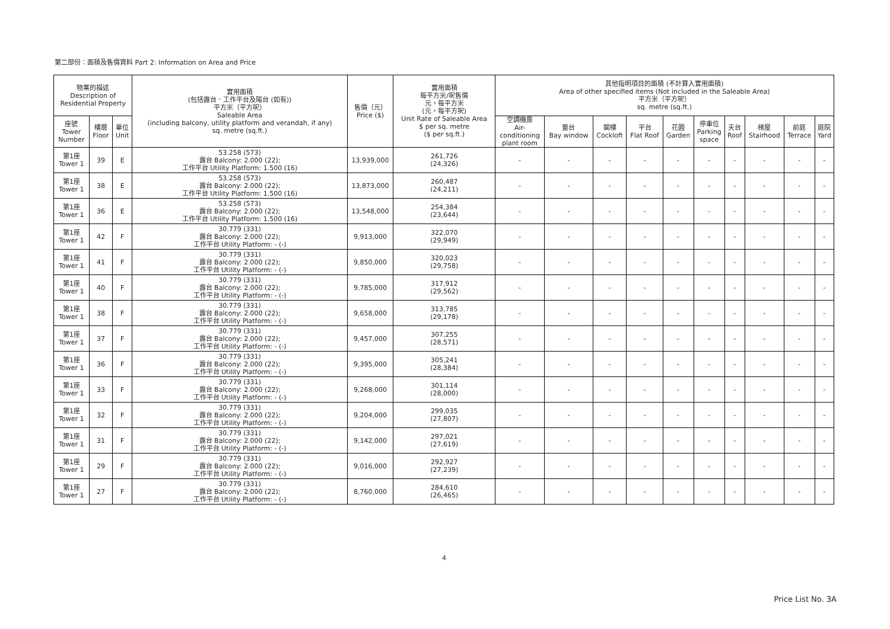第二部份：面積及售價資料 Part 2: Information on Area and Price
| 物業的描述 Description of Residential Property | | | 實用面積 (包括露台．工作平台及陽台 (如有)) 平方米（平方呎） Saleable Area (including balcony, utility platform and verandah, if any) sq. metre (sq.ft.) | 售價（元） Price ($) | 實用面積 每平方米/呎售價 元，每平方米 (元，每平方呎) Unit Rate of Saleable Area $ per sq. metre ($ per sq.ft.) | 其他指明項目的面積 (不計算入實用面積) Area of other specified items (Not included in the Saleable Area) 平方米（平方呎） sq. metre (sq.ft.) | | | | | | | | | |
| --- | --- | --- | --- | --- | --- | --- | --- | --- | --- | --- | --- | --- | --- | --- | --- |
| 座號 Tower Number | 樓層 Floor | 單位 Unit | | | | 空調機房 Air- conditioning plant room | 窗台 Bay window | 閣樓 Cockloft | 平台 Flat Roof | 花園 Garden | 停車位 Parking space | 天台 Roof | 梯屋 Stairhood | 前庭 Terrace | 庭院 Yard |
| 第1座 Tower 1 | 39 | E | 53.258 (573) 露台 Balcony: 2.000 (22); 工作平台 Utility Platform: 1.500 (16) | 13,939,000 | 261,726 (24,326) | - | - | - | - | - | - | - | - | - | - |
| 第1座 Tower 1 | 38 | E | 53.258 (573) 露台 Balcony: 2.000 (22); 工作平台 Utility Platform: 1.500 (16) | 13,873,000 | 260,487 (24,211) | - | - | - | - | - | - | - | - | - | - |
| 第1座 Tower 1 | 36 | E | 53.258 (573) 露台 Balcony: 2.000 (22); 工作平台 Utility Platform: 1.500 (16) | 13,548,000 | 254,384 (23,644) | - | - | - | - | - | - | - | - | - | - |
| 第1座 Tower 1 | 42 | F | 30.779 (331) 露台 Balcony: 2.000 (22); 工作平台 Utility Platform: - (-) | 9,913,000 | 322,070 (29,949) | - | - | - | - | - | - | - | - | - | - |
| 第1座 Tower 1 | 41 | F | 30.779 (331) 露台 Balcony: 2.000 (22); 工作平台 Utility Platform: - (-) | 9,850,000 | 320,023 (29,758) | - | - | - | - | - | - | - | - | - | - |
| 第1座 Tower 1 | 40 | F | 30.779 (331) 露台 Balcony: 2.000 (22); 工作平台 Utility Platform: - (-) | 9,785,000 | 317,912 (29,562) | - | - | - | - | - | - | - | - | - | - |
| 第1座 Tower 1 | 38 | F | 30.779 (331) 露台 Balcony: 2.000 (22); 工作平台 Utility Platform: - (-) | 9,658,000 | 313,785 (29,178) | - | - | - | - | - | - | - | - | - | - |
| 第1座 Tower 1 | 37 | F | 30.779 (331) 露台 Balcony: 2.000 (22); 工作平台 Utility Platform: - (-) | 9,457,000 | 307,255 (28,571) | - | - | - | - | - | - | - | - | - | - |
| 第1座 Tower 1 | 36 | F | 30.779 (331) 露台 Balcony: 2.000 (22); 工作平台 Utility Platform: - (-) | 9,395,000 | 305,241 (28,384) | - | - | - | - | - | - | - | - | - | - |
| 第1座 Tower 1 | 33 | F | 30.779 (331) 露台 Balcony: 2.000 (22); 工作平台 Utility Platform: - (-) | 9,268,000 | 301,114 (28,000) | - | - | - | - | - | - | - | - | - | - |
| 第1座 Tower 1 | 32 | F | 30.779 (331) 露台 Balcony: 2.000 (22); 工作平台 Utility Platform: - (-) | 9,204,000 | 299,035 (27,807) | - | - | - | - | - | - | - | - | - | - |
| 第1座 Tower 1 | 31 | F | 30.779 (331) 露台 Balcony: 2.000 (22); 工作平台 Utility Platform: - (-) | 9,142,000 | 297,021 (27,619) | - | - | - | - | - | - | - | - | - | - |
| 第1座 Tower 1 | 29 | F | 30.779 (331) 露台 Balcony: 2.000 (22); 工作平台 Utility Platform: - (-) | 9,016,000 | 292,927 (27,239) | - | - | - | - | - | - | - | - | - | - |
| 第1座 Tower 1 | 27 | F | 30.779 (331) 露台 Balcony: 2.000 (22); 工作平台 Utility Platform: - (-) | 8,760,000 | 284,610 (26,465) | - | - | - | - | - | - | - | - | - | - |
4
Price List No. 3A